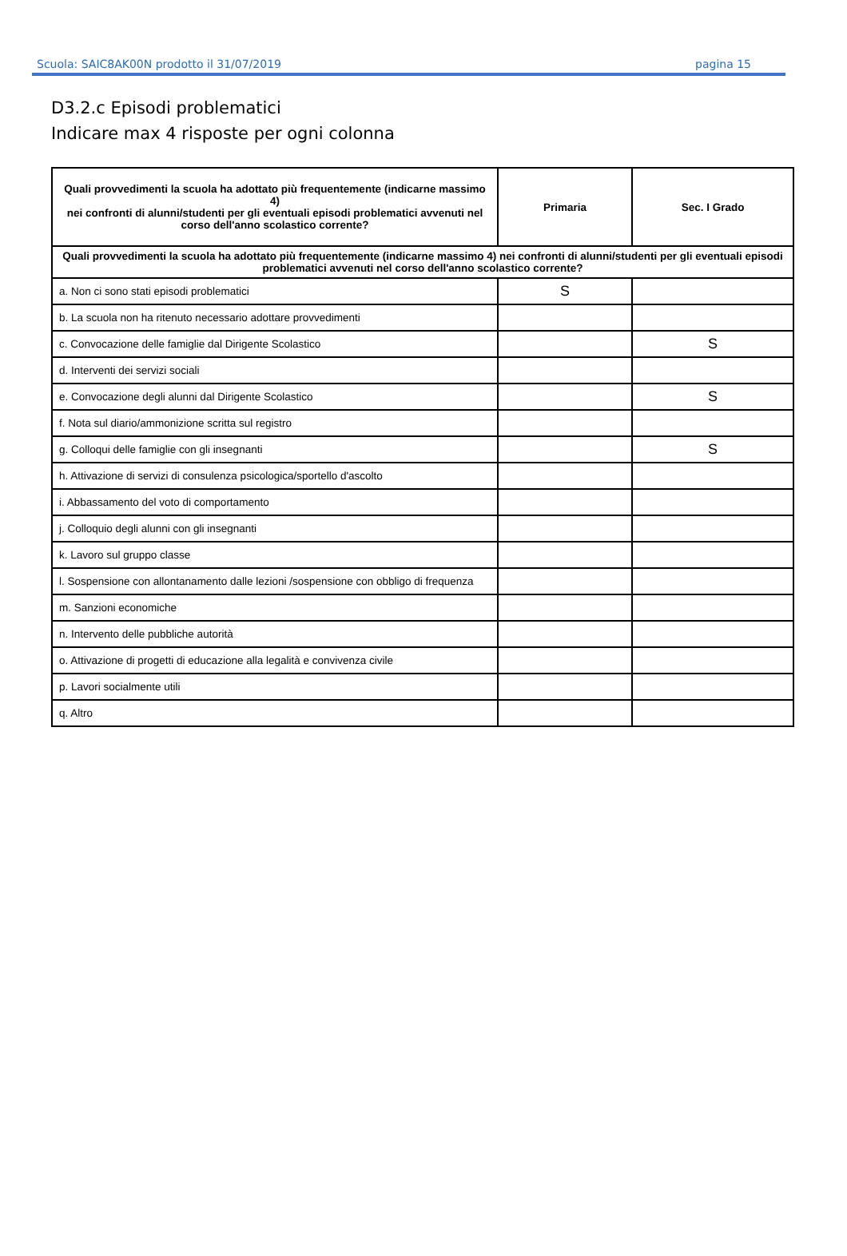Scuola: SAIC8AK00N prodotto il 31/07/2019 pagina 15
D3.2.c Episodi problematici
Indicare max 4 risposte per ogni colonna
| Quali provvedimenti la scuola ha adottato più frequentemente (indicarne massimo 4) nei confronti di alunni/studenti per gli eventuali episodi problematici avvenuti nel corso dell'anno scolastico corrente? | Primaria | Sec. I Grado |
| --- | --- | --- |
| Quali provvedimenti la scuola ha adottato più frequentemente (indicarne massimo 4) nei confronti di alunni/studenti per gli eventuali episodi problematici avvenuti nel corso dell'anno scolastico corrente? | | |
| a. Non ci sono stati episodi problematici | S | |
| b. La scuola non ha ritenuto necessario adottare provvedimenti | | |
| c. Convocazione delle famiglie dal Dirigente Scolastico | | S |
| d. Interventi dei servizi sociali | | |
| e. Convocazione degli alunni dal Dirigente Scolastico | | S |
| f. Nota sul diario/ammonizione scritta sul registro | | |
| g. Colloqui delle famiglie con gli insegnanti | | S |
| h. Attivazione di servizi di consulenza psicologica/sportello d'ascolto | | |
| i. Abbassamento del voto di comportamento | | |
| j. Colloquio degli alunni con gli insegnanti | | |
| k. Lavoro sul gruppo classe | | |
| l. Sospensione con allontanamento dalle lezioni /sospensione con obbligo di frequenza | | |
| m. Sanzioni economiche | | |
| n. Intervento delle pubbliche autorità | | |
| o. Attivazione di progetti di educazione alla legalità e convivenza civile | | |
| p. Lavori socialmente utili | | |
| q. Altro | | |